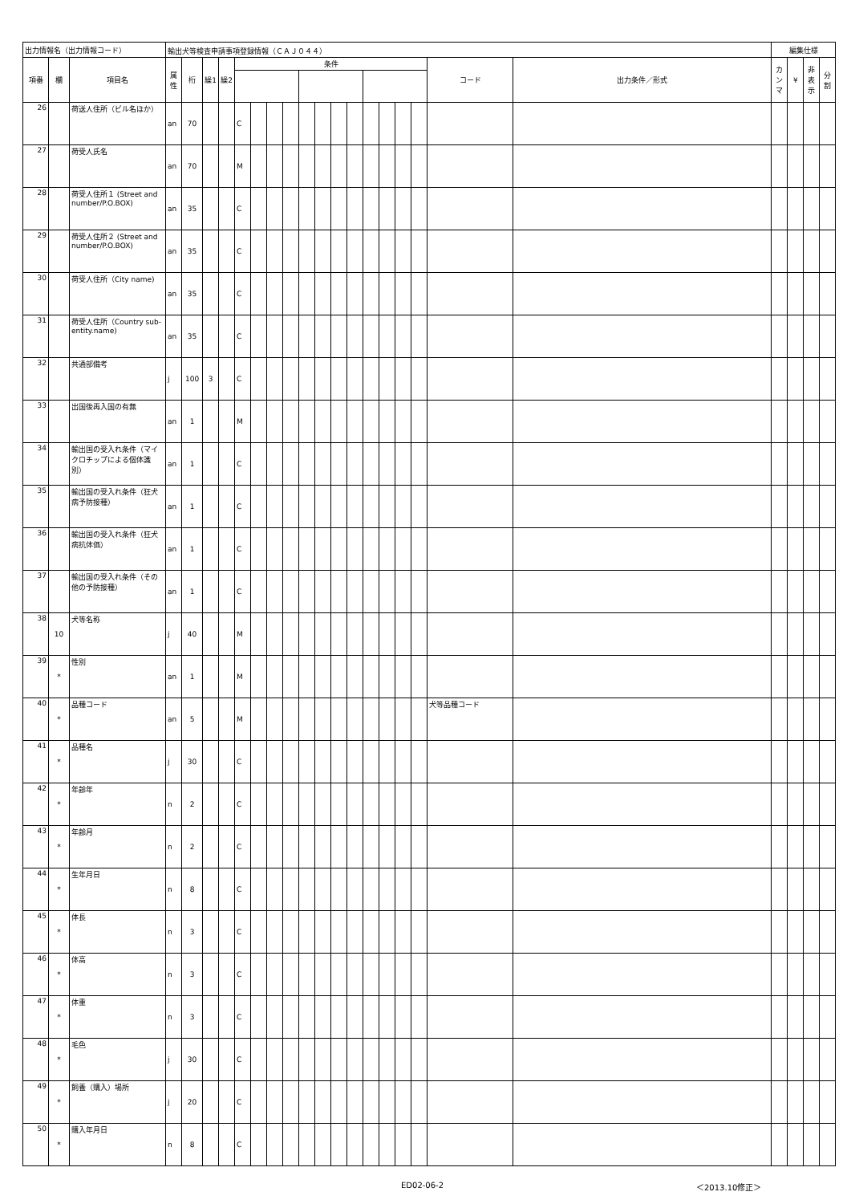| 出力情報名（出力情報コード） | | | 輸出犬等検査申請事項登録情報（ＣＡＪ０４４） | | | | | | | | | | | | | | | | | | 編集仕様 | | | |
| 項番 | 欄 | 項目名 | 属性 | 桁 | 繰1 | 繰2 | 条件 | | | | | | | | | | | | コード | 出力条件／形式 | カンマ | ¥ | 非表示 | 分割 |
| 26 | | 荷送人住所（ビル名ほか） | an | 70 | | | C | | | | | | | | | | | | | | | | | |
| 27 | | 荷受人氏名 | an | 70 | | | M | | | | | | | | | | | | | | | | | |
| 28 | | 荷受人住所１ (Street and number/P.O.BOX) | an | 35 | | | C | | | | | | | | | | | | | | | | | |
| 29 | | 荷受人住所２ (Street and number/P.O.BOX) | an | 35 | | | C | | | | | | | | | | | | | | | | | |
| 30 | | 荷受人住所（City name) | an | 35 | | | C | | | | | | | | | | | | | | | | | |
| 31 | | 荷受人住所（Country sub-entity.name) | an | 35 | | | C | | | | | | | | | | | | | | | | | |
| 32 | | 共通部備考 | j | 100 | 3 | | C | | | | | | | | | | | | | | | | | |
| 33 | | 出国後再入国の有無 | an | 1 | | | M | | | | | | | | | | | | | | | | | |
| 34 | | 輸出国の受入れ条件（マイクロチップによる個体識別） | an | 1 | | | C | | | | | | | | | | | | | | | | | |
| 35 | | 輸出国の受入れ条件（狂犬病予防接種） | an | 1 | | | C | | | | | | | | | | | | | | | | | |
| 36 | | 輸出国の受入れ条件（狂犬病抗体価） | an | 1 | | | C | | | | | | | | | | | | | | | | | |
| 37 | | 輸出国の受入れ条件（その他の予防接種） | an | 1 | | | C | | | | | | | | | | | | | | | | | |
| 38 | 10 | 犬等名称 | j | 40 | | | M | | | | | | | | | | | | | | | | | |
| 39 | * | 性別 | an | 1 | | | M | | | | | | | | | | | | | | | | | |
| 40 | * | 品種コード | an | 5 | | | M | | | | | | | | | | | | 犬等品種コード | | | | | |
| 41 | * | 品種名 | j | 30 | | | C | | | | | | | | | | | | | | | | | |
| 42 | * | 年齢年 | n | 2 | | | C | | | | | | | | | | | | | | | | | |
| 43 | * | 年齢月 | n | 2 | | | C | | | | | | | | | | | | | | | | | |
| 44 | * | 生年月日 | n | 8 | | | C | | | | | | | | | | | | | | | | | |
| 45 | * | 体長 | n | 3 | | | C | | | | | | | | | | | | | | | | | |
| 46 | * | 体高 | n | 3 | | | C | | | | | | | | | | | | | | | | | |
| 47 | * | 体重 | n | 3 | | | C | | | | | | | | | | | | | | | | | |
| 48 | * | 毛色 | j | 30 | | | C | | | | | | | | | | | | | | | | | |
| 49 | * | 飼養（購入）場所 | j | 20 | | | C | | | | | | | | | | | | | | | | | |
| 50 | * | 購入年月日 | n | 8 | | | C | | | | | | | | | | | | | | | | | |
ED02-06-2 ＜2013.10修正＞